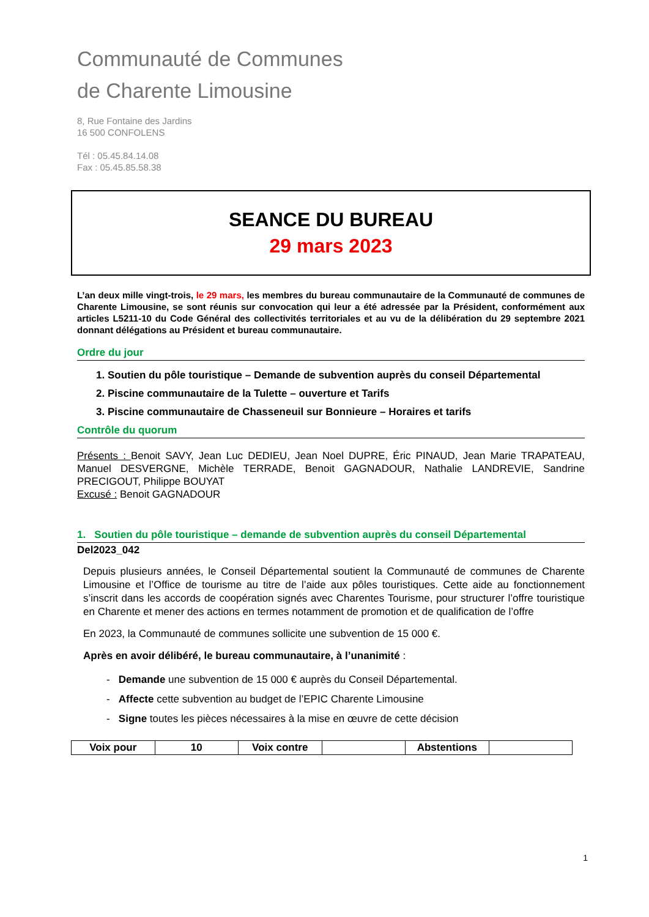Communauté de Communes
de Charente Limousine
8, Rue Fontaine des Jardins
16 500 CONFOLENS
Tél : 05.45.84.14.08
Fax : 05.45.85.58.38
SEANCE DU BUREAU
29 mars 2023
L’an deux mille vingt-trois, le 29 mars, les membres du bureau communautaire de la Communauté de communes de Charente Limousine, se sont réunis sur convocation qui leur a été adressée par la Président, conformément aux articles L5211-10 du Code Général des collectivités territoriales et au vu de la délibération du 29 septembre 2021 donnant délégations au Président et bureau communautaire.
Ordre du jour
1. Soutien du pôle touristique – Demande de subvention auprès du conseil Départemental
2. Piscine communautaire de la Tulette – ouverture et Tarifs
3. Piscine communautaire de Chasseneuil sur Bonnieure – Horaires et tarifs
Contrôle du quorum
Présents : Benoit SAVY, Jean Luc DEDIEU, Jean Noel DUPRE, Éric PINAUD, Jean Marie TRAPATEAU, Manuel DESVERGNE, Michèle TERRADE, Benoit GAGNADOUR, Nathalie LANDREVIE, Sandrine PRECIGOUT, Philippe BOUYAT
Excusé : Benoit GAGNADOUR
1. Soutien du pôle touristique – demande de subvention auprès du conseil Départemental
Del2023_042
Depuis plusieurs années, le Conseil Départemental soutient la Communauté de communes de Charente Limousine et l’Office de tourisme au titre de l’aide aux pôles touristiques. Cette aide au fonctionnement s’inscrit dans les accords de coopération signés avec Charentes Tourisme, pour structurer l’offre touristique en Charente et mener des actions en termes notamment de promotion et de qualification de l’offre
En 2023, la Communauté de communes sollicite une subvention de 15 000 €.
Après en avoir délibéré, le bureau communautaire, à l’unanimité :
- Demande une subvention de 15 000 € auprès du Conseil Départemental.
- Affecte cette subvention au budget de l’EPIC Charente Limousine
- Signe toutes les pièces nécessaires à la mise en œuvre de cette décision
| Voix pour | 10 | Voix contre | | Abstentions | |
1